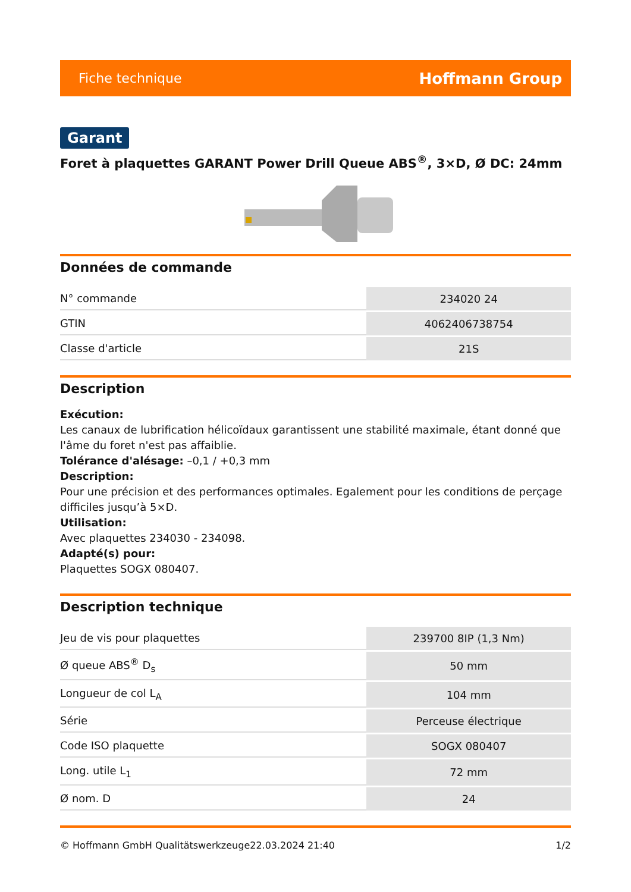Fiche technique Hoffmann Group
Garant
Foret à plaquettes GARANT Power Drill Queue ABS<sup>®</sup>, 3×D, Ø DC: 24mm
Données de commande
| N° commande | 234020 24 |
| GTIN | 4062406738754 |
| Classe d'article | 21S |
Description
Exécution:
Les canaux de lubrification hélicoïdaux garantissent une stabilité maximale, étant donné que l'âme du foret n'est pas affaiblie.
Tolérance d'alésage: –0,1 / +0,3 mm
Description:
Pour une précision et des performances optimales. Egalement pour les conditions de perçage difficiles jusqu’à 5×D.
Utilisation:
Avec plaquettes 234030 - 234098.
Adapté(s) pour:
Plaquettes SOGX 080407.
Description technique
| Jeu de vis pour plaquettes | 239700 8IP (1,3 Nm) |
| Ø queue ABS<sup>®</sup> D<sub>s</sub> | 50 mm |
| Longueur de col L<sub>A</sub> | 104 mm |
| Série | Perceuse électrique |
| Code ISO plaquette | SOGX 080407 |
| Long. utile L<sub>1</sub> | 72 mm |
| Ø nom. D | 24 |
© Hoffmann GmbH Qualitätswerkzeuge 22.03.2024 21:40 1/2